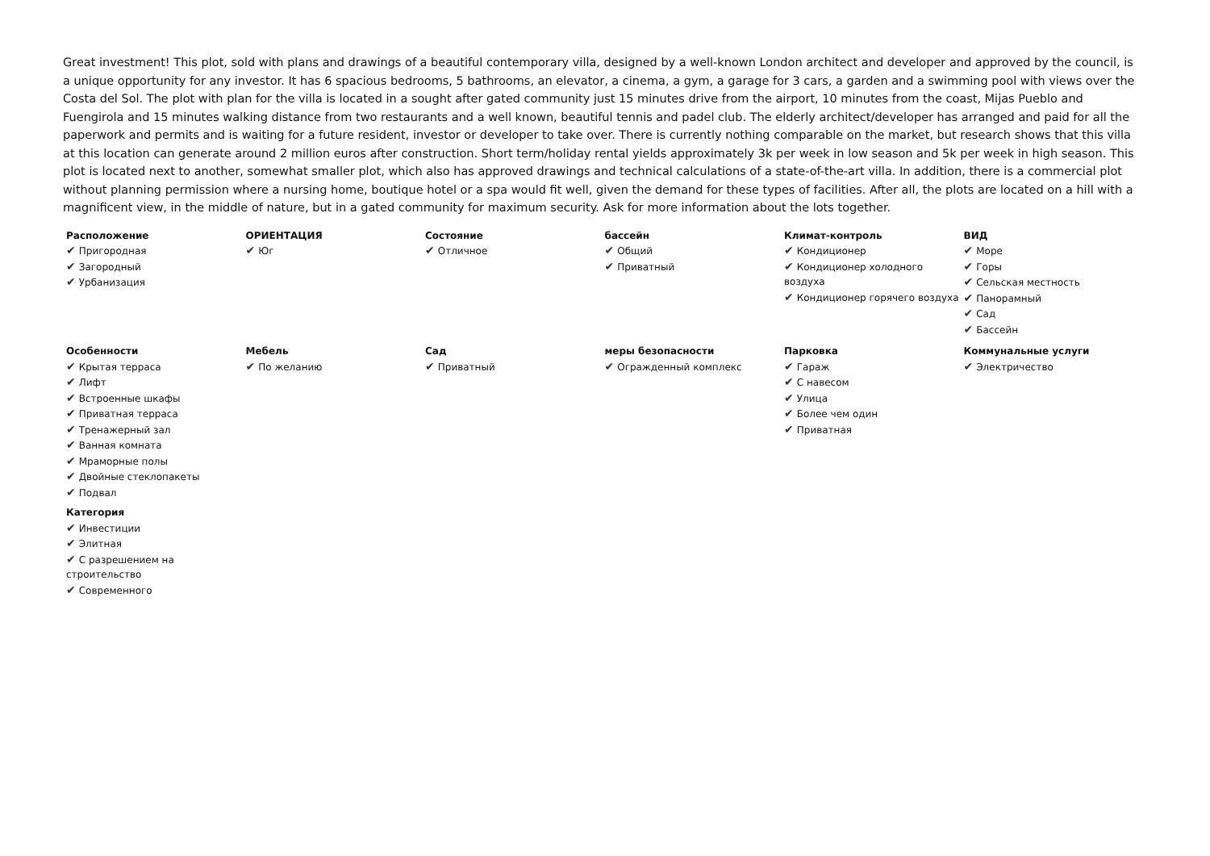Great investment! This plot, sold with plans and drawings of a beautiful contemporary villa, designed by a well-known London architect and developer and approved by the council, is a unique opportunity for any investor. It has 6 spacious bedrooms, 5 bathrooms, an elevator, a cinema, a gym, a garage for 3 cars, a garden and a swimming pool with views over the Costa del Sol. The plot with plan for the villa is located in a sought after gated community just 15 minutes drive from the airport, 10 minutes from the coast, Mijas Pueblo and Fuengirola and 15 minutes walking distance from two restaurants and a well known, beautiful tennis and padel club. The elderly architect/developer has arranged and paid for all the paperwork and permits and is waiting for a future resident, investor or developer to take over. There is currently nothing comparable on the market, but research shows that this villa at this location can generate around 2 million euros after construction. Short term/holiday rental yields approximately 3k per week in low season and 5k per week in high season. This plot is located next to another, somewhat smaller plot, which also has approved drawings and technical calculations of a state-of-the-art villa. In addition, there is a commercial plot without planning permission where a nursing home, boutique hotel or a spa would fit well, given the demand for these types of facilities. After all, the plots are located on a hill with a magnificent view, in the middle of nature, but in a gated community for maximum security. Ask for more information about the lots together.
Расположение
✔ Пригородная
✔ Загородный
✔ Урбанизация
ОРИЕНТАЦИЯ
✔ Юг
Состояние
✔ Отличное
бассейн
✔ Общий
✔ Приватный
Климат-контроль
✔ Кондиционер
✔ Кондиционер холодного воздуха
✔ Кондиционер горячего воздуха
ВИД
✔ Море
✔ Горы
✔ Сельская местность
✔ Панорамный
✔ Сад
✔ Бассейн
Особенности
✔ Крытая терраса
✔ Лифт
✔ Встроенные шкафы
✔ Приватная терраса
✔ Тренажерный зал
✔ Ванная комната
✔ Мраморные полы
✔ Двойные стеклопакеты
✔ Подвал
Категория
✔ Инвестиции
✔ Элитная
✔ С разрешением на строительство
✔ Современного
Мебель
✔ По желанию
Сад
✔ Приватный
меры безопасности
✔ Огражденный комплекс
Парковка
✔ Гараж
✔ С навесом
✔ Улица
✔ Более чем один
✔ Приватная
Коммунальные услуги
✔ Электричество